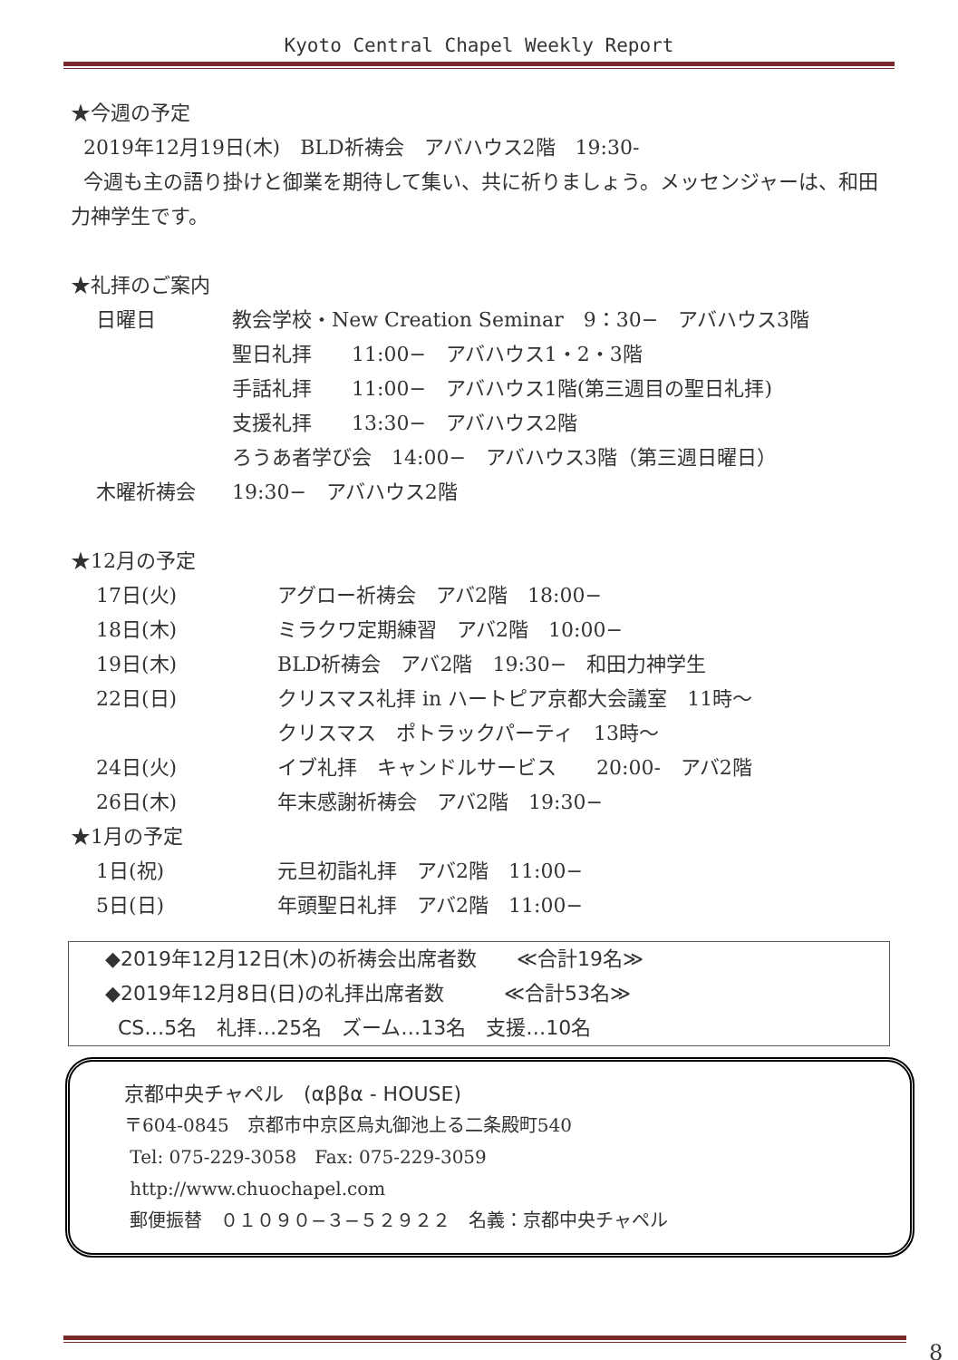Kyoto Central Chapel Weekly Report
★今週の予定
2019年12月19日(木)　BLD祈祷会　アバハウス2階　19:30-
今週も主の語り掛けと御業を期待して集い、共に祈りましょう。メッセンジャーは、和田力神学生です。
★礼拝のご案内
日曜日 教会学校・New Creation Seminar　9：30−　アバハウス3階
聖日礼拝　　11:00−　アバハウス1・2・3階
手話礼拝　　11:00−　アバハウス1階(第三週目の聖日礼拝)
支援礼拝　　13:30−　アバハウス2階
ろうあ者学び会　14:00−　アバハウス3階（第三週日曜日）
木曜祈祷会 19:30−　アバハウス2階
★12月の予定
17日(火) アグロー祈祷会　アバ2階　18:00−
18日(木) ミラクワ定期練習　アバ2階　10:00−
19日(木) BLD祈祷会　アバ2階　19:30−　和田力神学生
22日(日) クリスマス礼拝 in ハートピア京都大会議室　11時〜
クリスマス　ポトラックパーティ　13時〜
24日(火) イブ礼拝　キャンドルサービス　　20:00-　アバ2階
26日(木) 年末感謝祈祷会　アバ2階　19:30−
★1月の予定
1日(祝) 元旦初詣礼拝　アバ2階　11:00−
5日(日) 年頭聖日礼拝　アバ2階　11:00−
◆2019年12月12日(木)の祈祷会出席者数　　≪合計19名≫
◆2019年12月8日(日)の礼拝出席者数　　　≪合計53名≫
CS…5名　礼拝…25名　ズーム…13名　支援…10名
京都中央チャペル　(αββα - HOUSE)
〒604-0845　京都市中京区烏丸御池上る二条殿町540
Tel: 075-229-3058　Fax: 075-229-3059
http://www.chuochapel.com
郵便振替　０１０９０−３−５２９２２　名義：京都中央チャペル
8